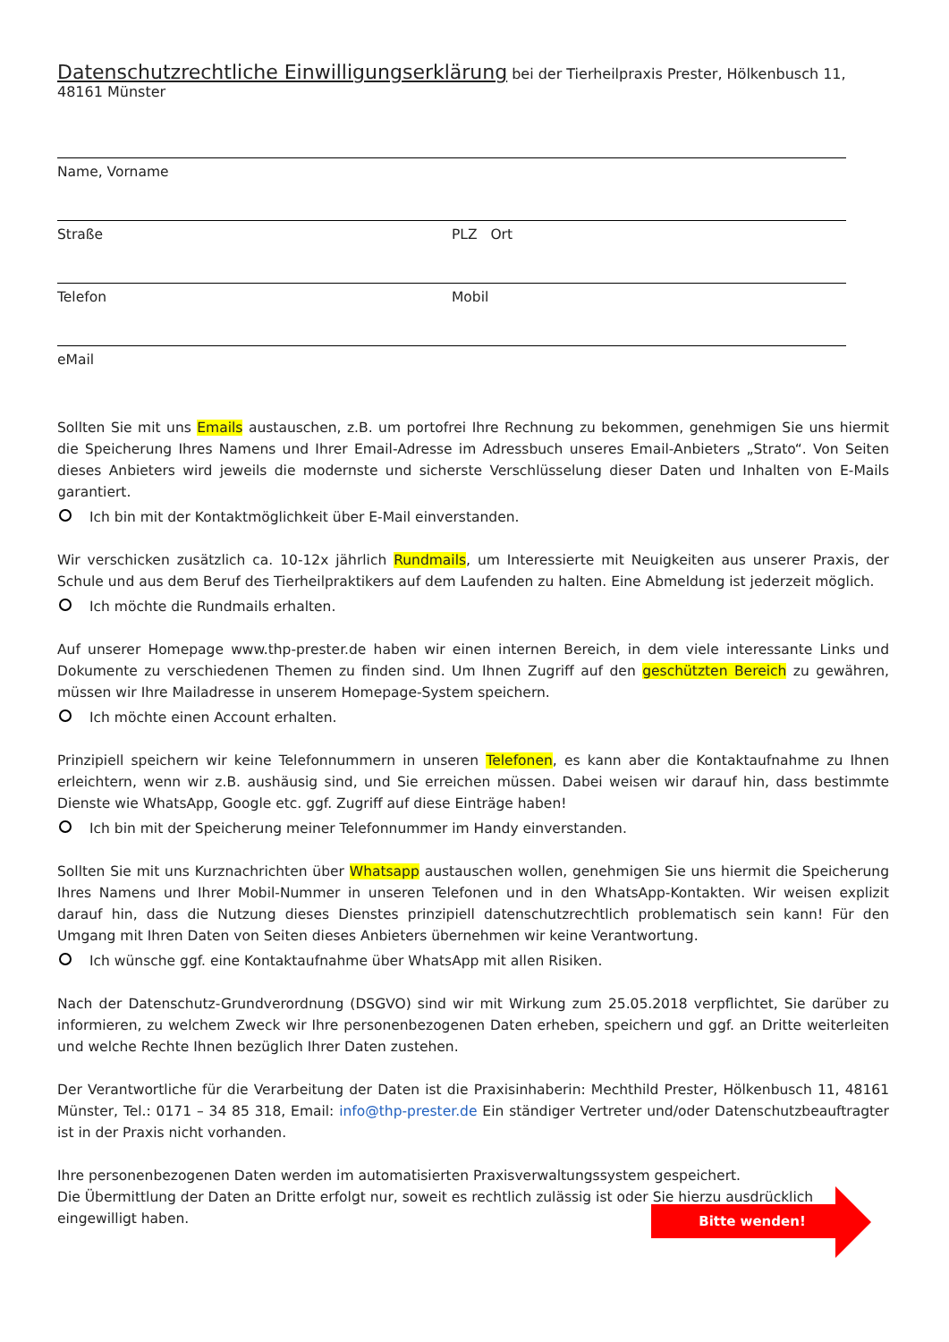Datenschutzrechtliche Einwilligungserklärung bei der Tierheilpraxis Prester, Hölkenbusch 11, 48161 Münster
Name, Vorname
Straße PLZ Ort
Telefon Mobil
eMail
Sollten Sie mit uns Emails austauschen, z.B. um portofrei Ihre Rechnung zu bekommen, genehmigen Sie uns hiermit die Speicherung Ihres Namens und Ihrer Email-Adresse im Adressbuch unseres Email-Anbieters „Strato“. Von Seiten dieses Anbieters wird jeweils die modernste und sicherste Verschlüsselung dieser Daten und Inhalten von E-Mails garantiert.
Ich bin mit der Kontaktmöglichkeit über E-Mail einverstanden.
Wir verschicken zusätzlich ca. 10-12x jährlich Rundmails, um Interessierte mit Neuigkeiten aus unserer Praxis, der Schule und aus dem Beruf des Tierheilpraktikers auf dem Laufenden zu halten. Eine Abmeldung ist jederzeit möglich.
Ich möchte die Rundmails erhalten.
Auf unserer Homepage www.thp-prester.de haben wir einen internen Bereich, in dem viele interessante Links und Dokumente zu verschiedenen Themen zu finden sind. Um Ihnen Zugriff auf den geschützten Bereich zu gewähren, müssen wir Ihre Mailadresse in unserem Homepage-System speichern.
Ich möchte einen Account erhalten.
Prinzipiell speichern wir keine Telefonnummern in unseren Telefonen, es kann aber die Kontaktaufnahme zu Ihnen erleichtern, wenn wir z.B. aushäusig sind, und Sie erreichen müssen. Dabei weisen wir darauf hin, dass bestimmte Dienste wie WhatsApp, Google etc. ggf. Zugriff auf diese Einträge haben!
Ich bin mit der Speicherung meiner Telefonnummer im Handy einverstanden.
Sollten Sie mit uns Kurznachrichten über Whatsapp austauschen wollen, genehmigen Sie uns hiermit die Speicherung Ihres Namens und Ihrer Mobil-Nummer in unseren Telefonen und in den WhatsApp-Kontakten. Wir weisen explizit darauf hin, dass die Nutzung dieses Dienstes prinzipiell datenschutzrechtlich problematisch sein kann! Für den Umgang mit Ihren Daten von Seiten dieses Anbieters übernehmen wir keine Verantwortung.
Ich wünsche ggf. eine Kontaktaufnahme über WhatsApp mit allen Risiken.
Nach der Datenschutz-Grundverordnung (DSGVO) sind wir mit Wirkung zum 25.05.2018 verpflichtet, Sie darüber zu informieren, zu welchem Zweck wir Ihre personenbezogenen Daten erheben, speichern und ggf. an Dritte weiterleiten und welche Rechte Ihnen bezüglich Ihrer Daten zustehen.
Der Verantwortliche für die Verarbeitung der Daten ist die Praxisinhaberin: Mechthild Prester, Hölkenbusch 11, 48161 Münster, Tel.: 0171 – 34 85 318, Email: info@thp-prester.de Ein ständiger Vertreter und/oder Datenschutzbeauftragter ist in der Praxis nicht vorhanden.
Ihre personenbezogenen Daten werden im automatisierten Praxisverwaltungssystem gespeichert.
Die Übermittlung der Daten an Dritte erfolgt nur, soweit es rechtlich zulässig ist oder Sie hierzu ausdrücklich eingewilligt haben.
Bitte wenden!